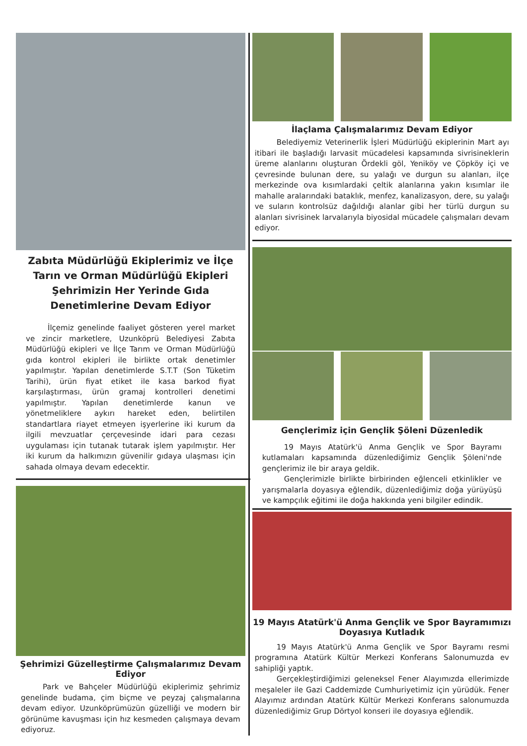Zabıta Müdürlüğü Ekiplerimiz ve İlçe Tarın ve Orman Müdürlüğü Ekipleri Şehrimizin Her Yerinde Gıda Denetimlerine Devam Ediyor
İlçemiz genelinde faaliyet gösteren yerel market ve zincir marketlere, Uzunköprü Belediyesi Zabıta Müdürlüğü ekipleri ve İlçe Tarım ve Orman Müdürlüğü gıda kontrol ekipleri ile birlikte ortak denetimler yapılmıştır. Yapılan denetimlerde S.T.T (Son Tüketim Tarihi), ürün fiyat etiket ile kasa barkod fiyat karşılaştırması, ürün gramaj kontrolleri denetimi yapılmıştır. Yapılan denetimlerde kanun ve yönetmeliklere aykırı hareket eden, belirtilen standartlara riayet etmeyen işyerlerine iki kurum da ilgili mevzuatlar çerçevesinde idari para cezası uygulaması için tutanak tutarak işlem yapılmıştır. Her iki kurum da halkımızın güvenilir gıdaya ulaşması için sahada olmaya devam edecektir.
Şehrimizi Güzelleştirme Çalışmalarımız Devam Ediyor
Park ve Bahçeler Müdürlüğü ekiplerimiz şehrimiz genelinde budama, çim biçme ve peyzaj çalışmalarına devam ediyor. Uzunköprümüzün güzelliği ve modern bir görünüme kavuşması için hız kesmeden çalışmaya devam ediyoruz.
İlaçlama Çalışmalarımız Devam Ediyor
Belediyemiz Veterinerlik İşleri Müdürlüğü ekiplerinin Mart ayı itibari ile başladığı larvasit mücadelesi kapsamında sivrisineklerin üreme alanlarını oluşturan Ördekli göl, Yeniköy ve Çöpköy içi ve çevresinde bulunan dere, su yalağı ve durgun su alanları, ilçe merkezinde ova kısımlardaki çeltik alanlarına yakın kısımlar ile mahalle aralarındaki bataklık, menfez, kanalizasyon, dere, su yalağı ve suların kontrolsüz dağıldığı alanlar gibi her türlü durgun su alanları sivrisinek larvalarıyla biyosidal mücadele çalışmaları devam ediyor.
Gençlerimiz için Gençlik Şöleni Düzenledik
19 Mayıs Atatürk'ü Anma Gençlik ve Spor Bayramı kutlamaları kapsamında düzenlediğimiz Gençlik Şöleni'nde gençlerimiz ile bir araya geldik.
Gençlerimizle birlikte birbirinden eğlenceli etkinlikler ve yarışmalarla doyasıya eğlendik, düzenlediğimiz doğa yürüyüşü ve kampçılık eğitimi ile doğa hakkında yeni bilgiler edindik.
19 Mayıs Atatürk'ü Anma Gençlik ve Spor Bayramımızı Doyasıya Kutladık
19 Mayıs Atatürk'ü Anma Gençlik ve Spor Bayramı resmi programına Atatürk Kültür Merkezi Konferans Salonumuzda ev sahipliği yaptık.
Gerçekleştirdiğimizi geleneksel Fener Alayımızda ellerimizde meşaleler ile Gazi Caddemizde Cumhuriyetimiz için yürüdük. Fener Alayımız ardından Atatürk Kültür Merkezi Konferans salonumuzda düzenlediğimiz Grup Dörtyol konseri ile doyasıya eğlendik.